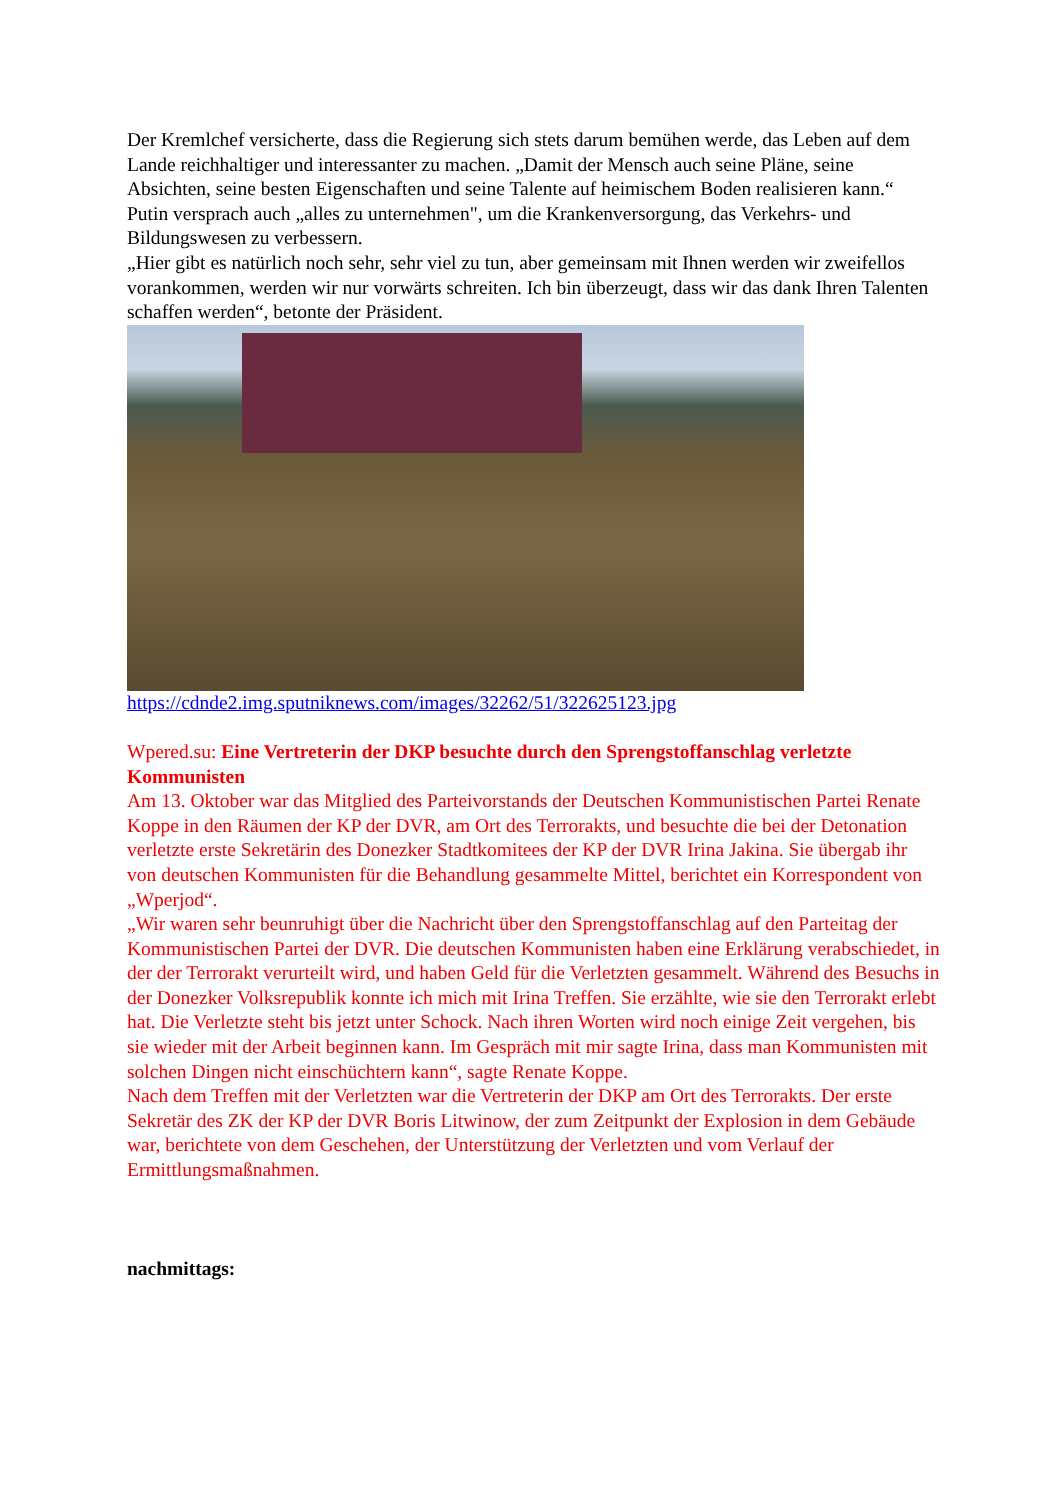Der Kremlchef versicherte, dass die Regierung sich stets darum bemühen werde, das Leben auf dem Lande reichhaltiger und interessanter zu machen. „Damit der Mensch auch seine Pläne, seine Absichten, seine besten Eigenschaften und seine Talente auf heimischem Boden realisieren kann.“
Putin versprach auch „alles zu unternehmen", um die Krankenversorgung, das Verkehrs- und Bildungswesen zu verbessern.
„Hier gibt es natürlich noch sehr, sehr viel zu tun, aber gemeinsam mit Ihnen werden wir zweifellos vorankommen, werden wir nur vorwärts schreiten. Ich bin überzeugt, dass wir das dank Ihren Talenten schaffen werden“, betonte der Präsident.
https://cdnde2.img.sputniknews.com/images/32262/51/322625123.jpg
Wpered.su: Eine Vertreterin der DKP besuchte durch den Sprengstoffanschlag verletzte Kommunisten
Am 13. Oktober war das Mitglied des Parteivorstands der Deutschen Kommunistischen Partei Renate Koppe in den Räumen der KP der DVR, am Ort des Terrorakts, und besuchte die bei der Detonation verletzte erste Sekretärin des Donezker Stadtkomitees der KP der DVR Irina Jakina. Sie übergab ihr von deutschen Kommunisten für die Behandlung gesammelte Mittel, berichtet ein Korrespondent von „Wperjod“.
„Wir waren sehr beunruhigt über die Nachricht über den Sprengstoffanschlag auf den Parteitag der Kommunistischen Partei der DVR. Die deutschen Kommunisten haben eine Erklärung verabschiedet, in der der Terrorakt verurteilt wird, und haben Geld für die Verletzten gesammelt. Während des Besuchs in der Donezker Volksrepublik konnte ich mich mit Irina Treffen. Sie erzählte, wie sie den Terrorakt erlebt hat. Die Verletzte steht bis jetzt unter Schock. Nach ihren Worten wird noch einige Zeit vergehen, bis sie wieder mit der Arbeit beginnen kann. Im Gespräch mit mir sagte Irina, dass man Kommunisten mit solchen Dingen nicht einschüchtern kann“, sagte Renate Koppe.
Nach dem Treffen mit der Verletzten war die Vertreterin der DKP am Ort des Terrorakts. Der erste Sekretär des ZK der KP der DVR Boris Litwinow, der zum Zeitpunkt der Explosion in dem Gebäude war, berichtete von dem Geschehen, der Unterstützung der Verletzten und vom Verlauf der Ermittlungsmaßnahmen.
nachmittags: